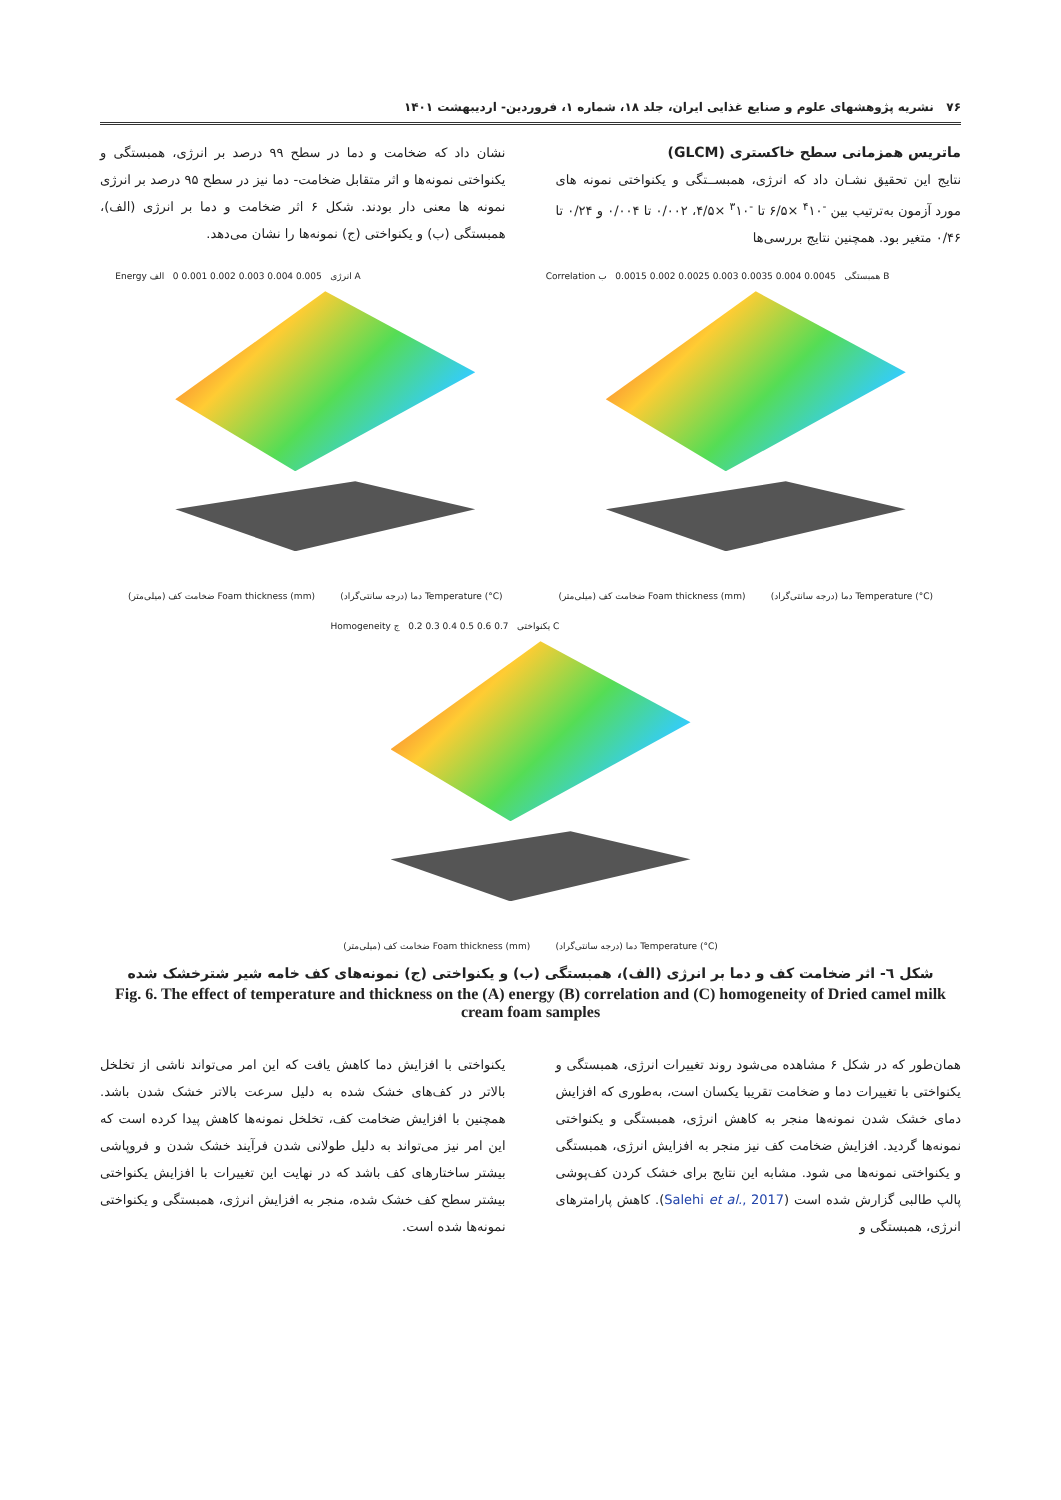۷۶ نشریه پژوهشهای علوم و صنایع غذایی ایران، جلد ۱۸، شماره ۱، فروردین- اردیبهشت ۱۴۰۱
ماتریس همزمانی سطح خاکستری (GLCM)
نتایج این تحقیق نشـان داد که انرژی، همبســتگی و یکنواختی نمونه های مورد آزمون بەترتیب بین <sup>-۴</sup>۱۰ ×۶/۵ تا <sup>-۳</sup>۱۰ ×۴/۵، ۰/۰۰۲ تا ۰/۰۰۴ و ۰/۲۴ تا ۰/۴۶ متغیر بود. همچنین نتایج بررسی‌ها
نشان داد که ضخامت و دما در سطح ۹۹ درصد بر انرژی، همبستگی و یکنواختی نمونه‌ها و اثر متقابل ضخامت- دما نیز در سطح ۹۵ درصد بر انرژی نمونه ها معنی دار بودند. شکل ۶ اثر ضخامت و دما بر انرژی (الف)، همبستگی (ب) و یکنواختی (ج) نمونه‌ها را نشان می‌دهد.
Energy انرژی 0.005 0.004 0.003 0.002 0.001 0 الف A
ضخامت کف (میلی‌متر) Foam thickness (mm) دما (درجه سانتی‌گراد) Temperature (°C)
Correlation همبستگی 0.0045 0.004 0.0035 0.003 0.0025 0.002 0.0015 ب B
ضخامت کف (میلی‌متر) Foam thickness (mm) دما (درجه سانتی‌گراد) Temperature (°C)
Homogeneity یکنواختی 0.7 0.6 0.5 0.4 0.3 0.2 ج C
ضخامت کف (میلی‌متر) Foam thickness (mm) دما (درجه سانتی‌گراد) Temperature (°C)
شکل ٦- اثر ضخامت کف و دما بر انرژی (الف)، همبستگی (ب) و یکنواختی (ج) نمونه‌های کف خامه شیر شترخشک شده
Fig. 6. The effect of temperature and thickness on the (A) energy (B) correlation and (C) homogeneity of Dried camel milk cream foam samples
همان‌طور که در شکل ۶ مشاهده می‌شود روند تغییرات انرژی، همبستگی و یکنواختی با تغییرات دما و ضخامت تقریبا یکسان است، به‌طوری که افزایش دمای خشک شدن نمونه‌ها منجر به کاهش انرژی، همبستگی و یکنواختی نمونه‌ها گردید. افزایش ضخامت کف نیز منجر به افزایش انرژی، همبستگی و یکنواختی نمونه‌ها می شود. مشابه این نتایج برای خشک کردن کف‌پوشی پالپ طالبی گزارش شده است (Salehi et al., 2017). کاهش پارامترهای انرژی، همبستگی و
یکنواختی با افزایش دما کاهش یافت که این امر می‌تواند ناشی از تخلخل بالاتر در کف‌های خشک شده به دلیل سرعت بالاتر خشک شدن باشد. همچنین با افزایش ضخامت کف، تخلخل نمونه‌ها کاهش پیدا کرده است که این امر نیز می‌تواند به دلیل طولانی شدن فرآیند خشک شدن و فروپاشی بیشتر ساختارهای کف باشد که در نهایت این تغییرات با افزایش یکنواختی بیشتر سطح کف خشک شده، منجر به افزایش انرژی، همبستگی و یکنواختی نمونه‌ها شده است.